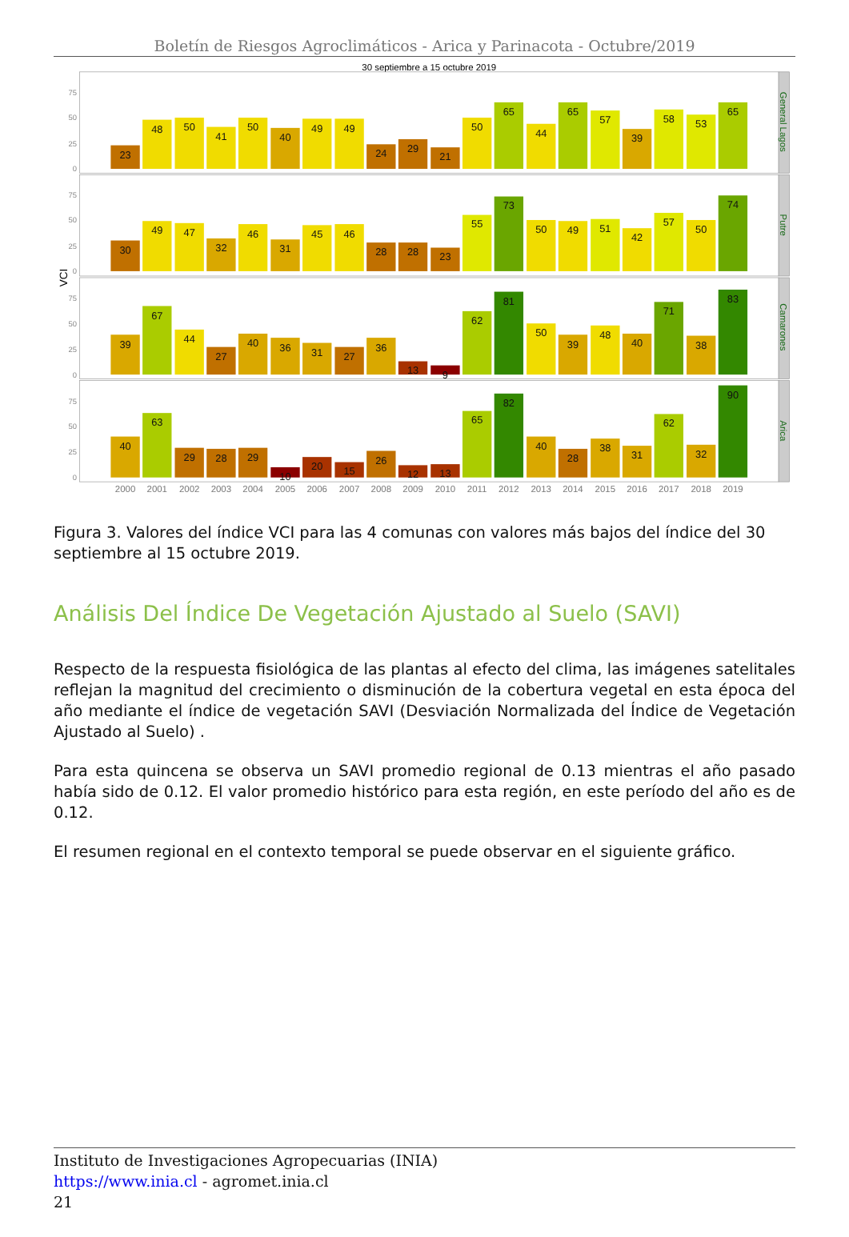Boletín de Riesgos Agroclimáticos - Arica y Parinacota - Octubre/2019
30 septiembre a 15 octubre 2019
VCI
General Lagos
Putre
Camarones
Arica
0
25
50
75
0
25
50
75
0
25
50
75
0
25
50
75
23
48
50
41
50
40
49
49
24
29
21
50
65
44
65
57
39
58
53
65
30
49
47
32
46
31
45
46
28
28
23
55
73
50
49
51
42
57
50
74
39
67
44
27
40
36
31
27
36
13
9
62
81
50
39
48
40
71
38
83
40
63
29
28
29
10
20
15
26
12
13
65
82
40
28
38
31
62
32
90
2000
2001
2002
2003
2004
2005
2006
2007
2008
2009
2010
2011
2012
2013
2014
2015
2016
2017
2018
2019
Figura 3. Valores del índice VCI para las 4 comunas con valores más bajos del índice del 30 septiembre al 15 octubre 2019.
Análisis Del Índice De Vegetación Ajustado al Suelo (SAVI)
Respecto de la respuesta fisiológica de las plantas al efecto del clima, las imágenes satelitales reflejan la magnitud del crecimiento o disminución de la cobertura vegetal en esta época del año mediante el índice de vegetación SAVI (Desviación Normalizada del Índice de Vegetación Ajustado al Suelo) .
Para esta quincena se observa un SAVI promedio regional de 0.13 mientras el año pasado había sido de 0.12. El valor promedio histórico para esta región, en este período del año es de 0.12.
El resumen regional en el contexto temporal se puede observar en el siguiente gráfico.
Instituto de Investigaciones Agropecuarias (INIA)
https://www.inia.cl - agromet.inia.cl
21